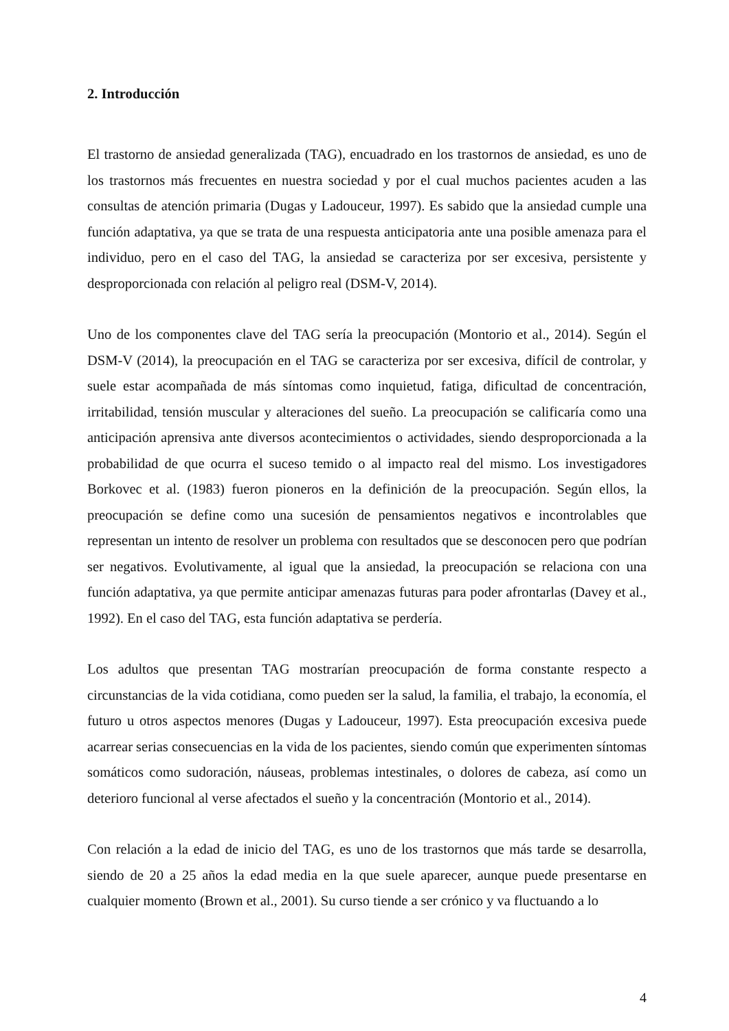2. Introducción
El trastorno de ansiedad generalizada (TAG), encuadrado en los trastornos de ansiedad, es uno de los trastornos más frecuentes en nuestra sociedad y por el cual muchos pacientes acuden a las consultas de atención primaria (Dugas y Ladouceur, 1997). Es sabido que la ansiedad cumple una función adaptativa, ya que se trata de una respuesta anticipatoria ante una posible amenaza para el individuo, pero en el caso del TAG, la ansiedad se caracteriza por ser excesiva, persistente y desproporcionada con relación al peligro real (DSM-V, 2014).
Uno de los componentes clave del TAG sería la preocupación (Montorio et al., 2014). Según el DSM-V (2014), la preocupación en el TAG se caracteriza por ser excesiva, difícil de controlar, y suele estar acompañada de más síntomas como inquietud, fatiga, dificultad de concentración, irritabilidad, tensión muscular y alteraciones del sueño. La preocupación se calificaría como una anticipación aprensiva ante diversos acontecimientos o actividades, siendo desproporcionada a la probabilidad de que ocurra el suceso temido o al impacto real del mismo. Los investigadores Borkovec et al. (1983) fueron pioneros en la definición de la preocupación. Según ellos, la preocupación se define como una sucesión de pensamientos negativos e incontrolables que representan un intento de resolver un problema con resultados que se desconocen pero que podrían ser negativos. Evolutivamente, al igual que la ansiedad, la preocupación se relaciona con una función adaptativa, ya que permite anticipar amenazas futuras para poder afrontarlas (Davey et al., 1992). En el caso del TAG, esta función adaptativa se perdería.
Los adultos que presentan TAG mostrarían preocupación de forma constante respecto a circunstancias de la vida cotidiana, como pueden ser la salud, la familia, el trabajo, la economía, el futuro u otros aspectos menores (Dugas y Ladouceur, 1997). Esta preocupación excesiva puede acarrear serias consecuencias en la vida de los pacientes, siendo común que experimenten síntomas somáticos como sudoración, náuseas, problemas intestinales, o dolores de cabeza, así como un deterioro funcional al verse afectados el sueño y la concentración (Montorio et al., 2014).
Con relación a la edad de inicio del TAG, es uno de los trastornos que más tarde se desarrolla, siendo de 20 a 25 años la edad media en la que suele aparecer, aunque puede presentarse en cualquier momento (Brown et al., 2001). Su curso tiende a ser crónico y va fluctuando a lo
4